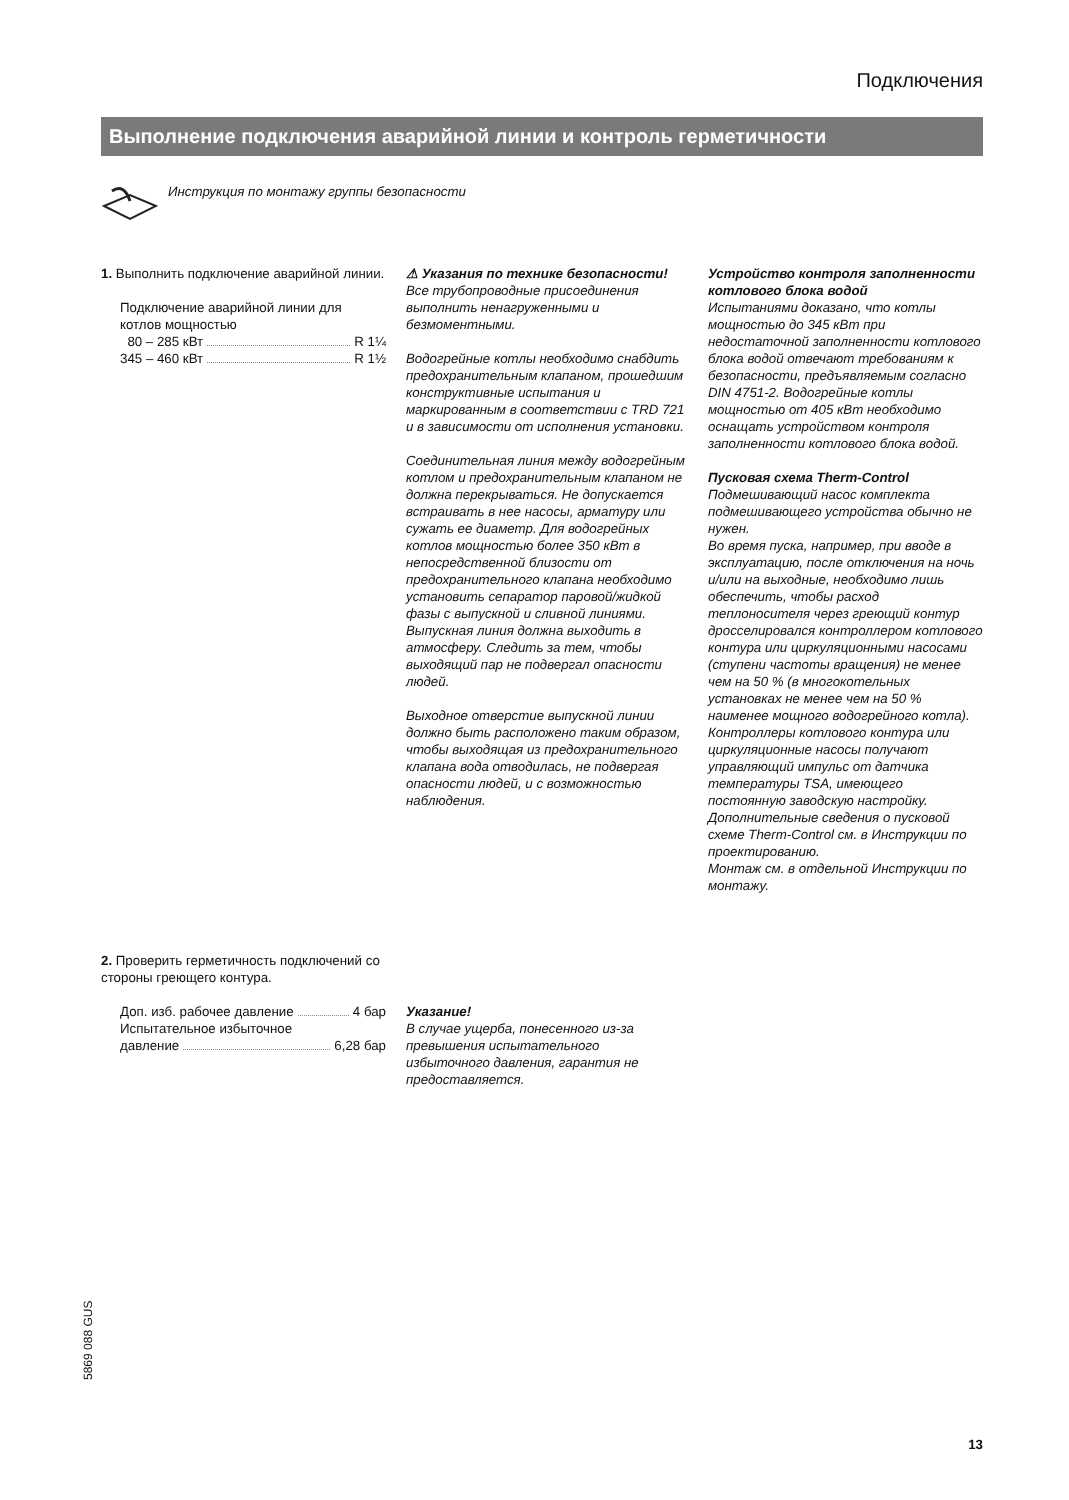Подключения
Выполнение подключения аварийной линии и контроль герметичности
Инструкция по монтажу группы безопасности
1. Выполнить подключение аварийной линии.
Подключение аварийной линии для котлов мощностью
80 – 285 кВт R 1¼
345 – 460 кВт R 1½
⚠ Указания по технике безопасности!
Все трубопроводные присоединения выполнить ненагруженными и безмоментными.
Водогрейные котлы необходимо снабдить предохранительным клапаном, прошедшим конструктивные испытания и маркированным в соответствии с TRD 721 и в зависимости от исполнения установки.
Соединительная линия между водогрейным котлом и предохранительным клапаном не должна перекрываться. Не допускается встраивать в нее насосы, арматуру или сужать ее диаметр. Для водогрейных котлов мощностью более 350 кВт в непосредственной близости от предохранительного клапана необходимо установить сепаратор паровой/жидкой фазы с выпускной и сливной линиями. Выпускная линия должна выходить в атмосферу. Следить за тем, чтобы выходящий пар не подвергал опасности людей.
Выходное отверстие выпускной линии должно быть расположено таким образом, чтобы выходящая из предохранительного клапана вода отводилась, не подвергая опасности людей, и с возможностью наблюдения.
Устройство контроля заполненности котлового блока водой
Испытаниями доказано, что котлы мощностью до 345 кВт при недостаточной заполненности котлового блока водой отвечают требованиям к безопасности, предъявляемым согласно DIN 4751-2. Водогрейные котлы мощностью от 405 кВт необходимо оснащать устройством контроля заполненности котлового блока водой.
Пусковая схема Therm-Control
Подмешивающий насос комплекта подмешивающего устройства обычно не нужен.
Во время пуска, например, при вводе в эксплуатацию, после отключения на ночь и/или на выходные, необходимо лишь обеспечить, чтобы расход теплоносителя через греющий контур дросселировался контроллером котлового контура или циркуляционными насосами (ступени частоты вращения) не менее чем на 50 % (в многокотельных установках не менее чем на 50 % наименее мощного водогрейного котла).
Контроллеры котлового контура или циркуляционные насосы получают управляющий импульс от датчика температуры TSA, имеющего постоянную заводскую настройку.
Дополнительные сведения о пусковой схеме Therm-Control см. в Инструкции по проектированию.
Монтаж см. в отдельной Инструкции по монтажу.
2. Проверить герметичность подключений со стороны греющего контура.
Доп. изб. рабочее давление 4 бар
Испытательное избыточное
давление 6,28 бар
Указание!
В случае ущерба, понесенного из-за превышения испытательного избыточного давления, гарантия не предоставляется.
5869 088 GUS
13